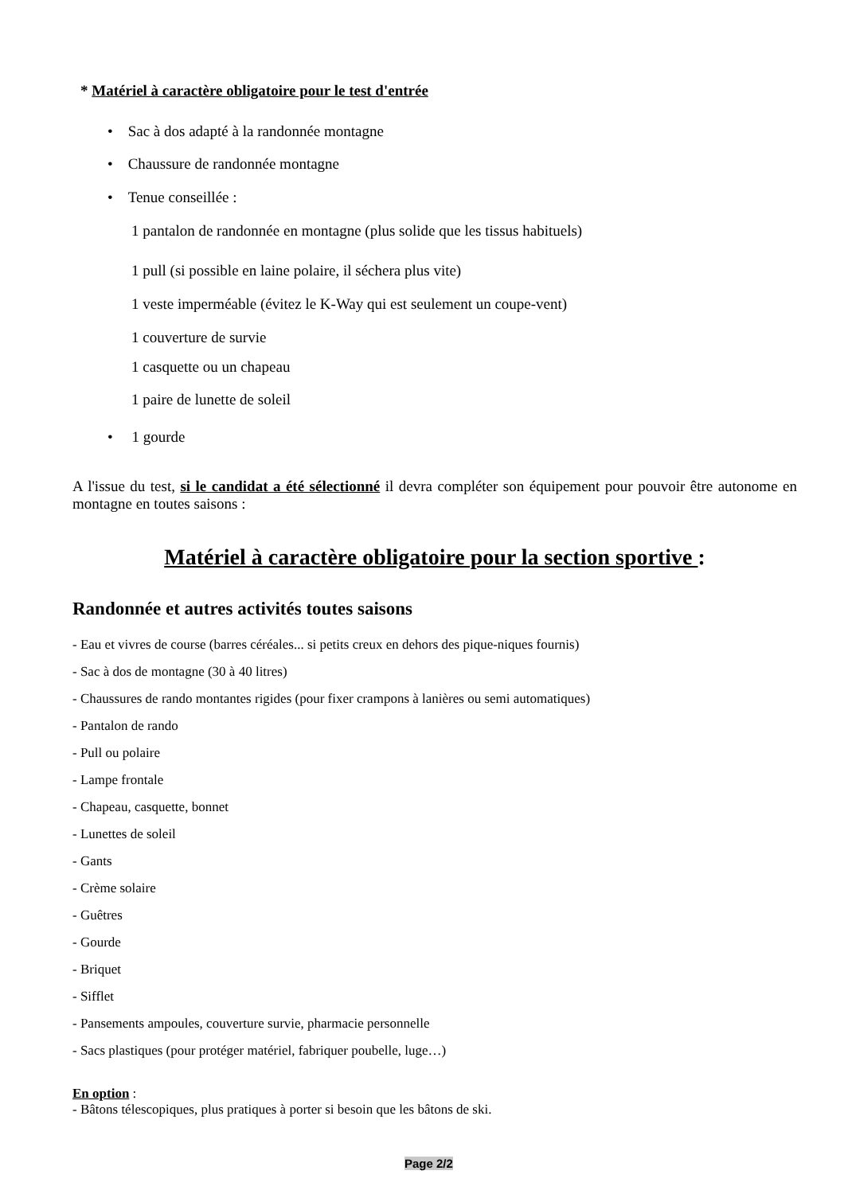* Matériel à caractère obligatoire pour le test d'entrée
• Sac à dos adapté à la randonnée montagne
• Chaussure de randonnée montagne
• Tenue conseillée :
1 pantalon de randonnée en montagne (plus solide que les tissus habituels)
1 pull (si possible en laine polaire, il séchera plus vite)
1 veste imperméable (évitez le K-Way qui est seulement un coupe-vent)
1 couverture de survie
1 casquette ou un chapeau
1 paire de lunette de soleil
• 1 gourde
A l'issue du test, si le candidat a été sélectionné il devra compléter son équipement pour pouvoir être autonome en montagne en toutes saisons :
Matériel à caractère obligatoire pour la section sportive :
Randonnée et autres activités toutes saisons
- Eau et vivres de course (barres céréales... si petits creux en dehors des pique-niques fournis)
- Sac à dos de montagne (30 à 40 litres)
- Chaussures de rando montantes rigides (pour fixer crampons à lanières ou semi automatiques)
- Pantalon de rando
- Pull ou polaire
- Lampe frontale
- Chapeau, casquette, bonnet
- Lunettes de soleil
- Gants
- Crème solaire
- Guêtres
- Gourde
- Briquet
- Sifflet
- Pansements ampoules, couverture survie, pharmacie personnelle
- Sacs plastiques (pour protéger matériel, fabriquer poubelle, luge…)
En option :
- Bâtons télescopiques, plus pratiques à porter si besoin que les bâtons de ski.
Page 2/2